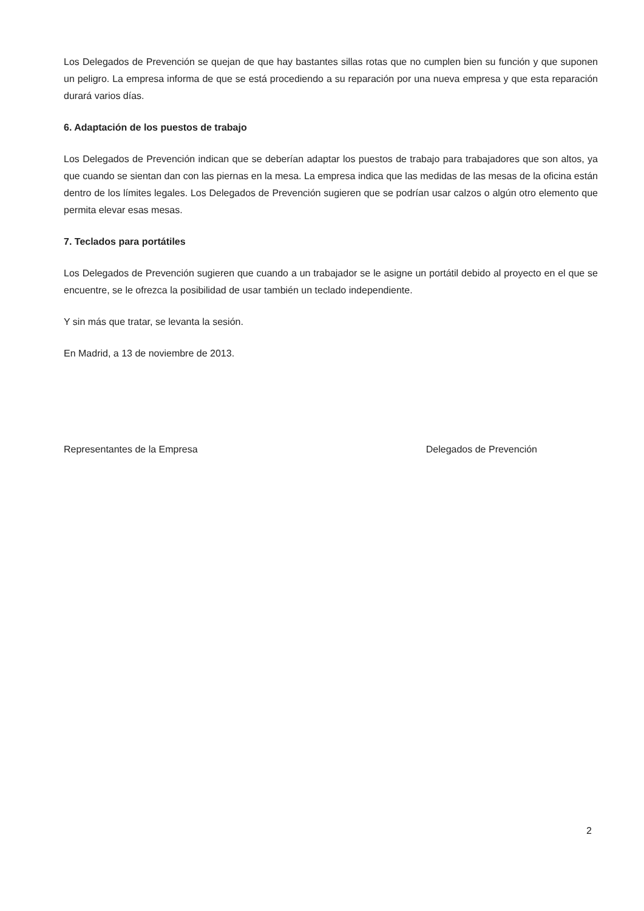Los Delegados de Prevención se quejan de que hay bastantes sillas rotas que no cumplen bien su función y que suponen un peligro. La empresa informa de que se está procediendo a su reparación por una nueva empresa y que esta reparación durará varios días.
6. Adaptación de los puestos de trabajo
Los Delegados de Prevención indican que se deberían adaptar los puestos de trabajo para trabajadores que son altos, ya que cuando se sientan dan con las piernas en la mesa. La empresa indica que las medidas de las mesas de la oficina están dentro de los límites legales. Los Delegados de Prevención sugieren que se podrían usar calzos o algún otro elemento que permita elevar esas mesas.
7. Teclados para portátiles
Los Delegados de Prevención sugieren que cuando a un trabajador se le asigne un portátil debido al proyecto en el que se encuentre, se le ofrezca la posibilidad de usar también un teclado independiente.
Y sin más que tratar, se levanta la sesión.
En Madrid, a 13 de noviembre de 2013.
Representantes de la Empresa Delegados de Prevención
2